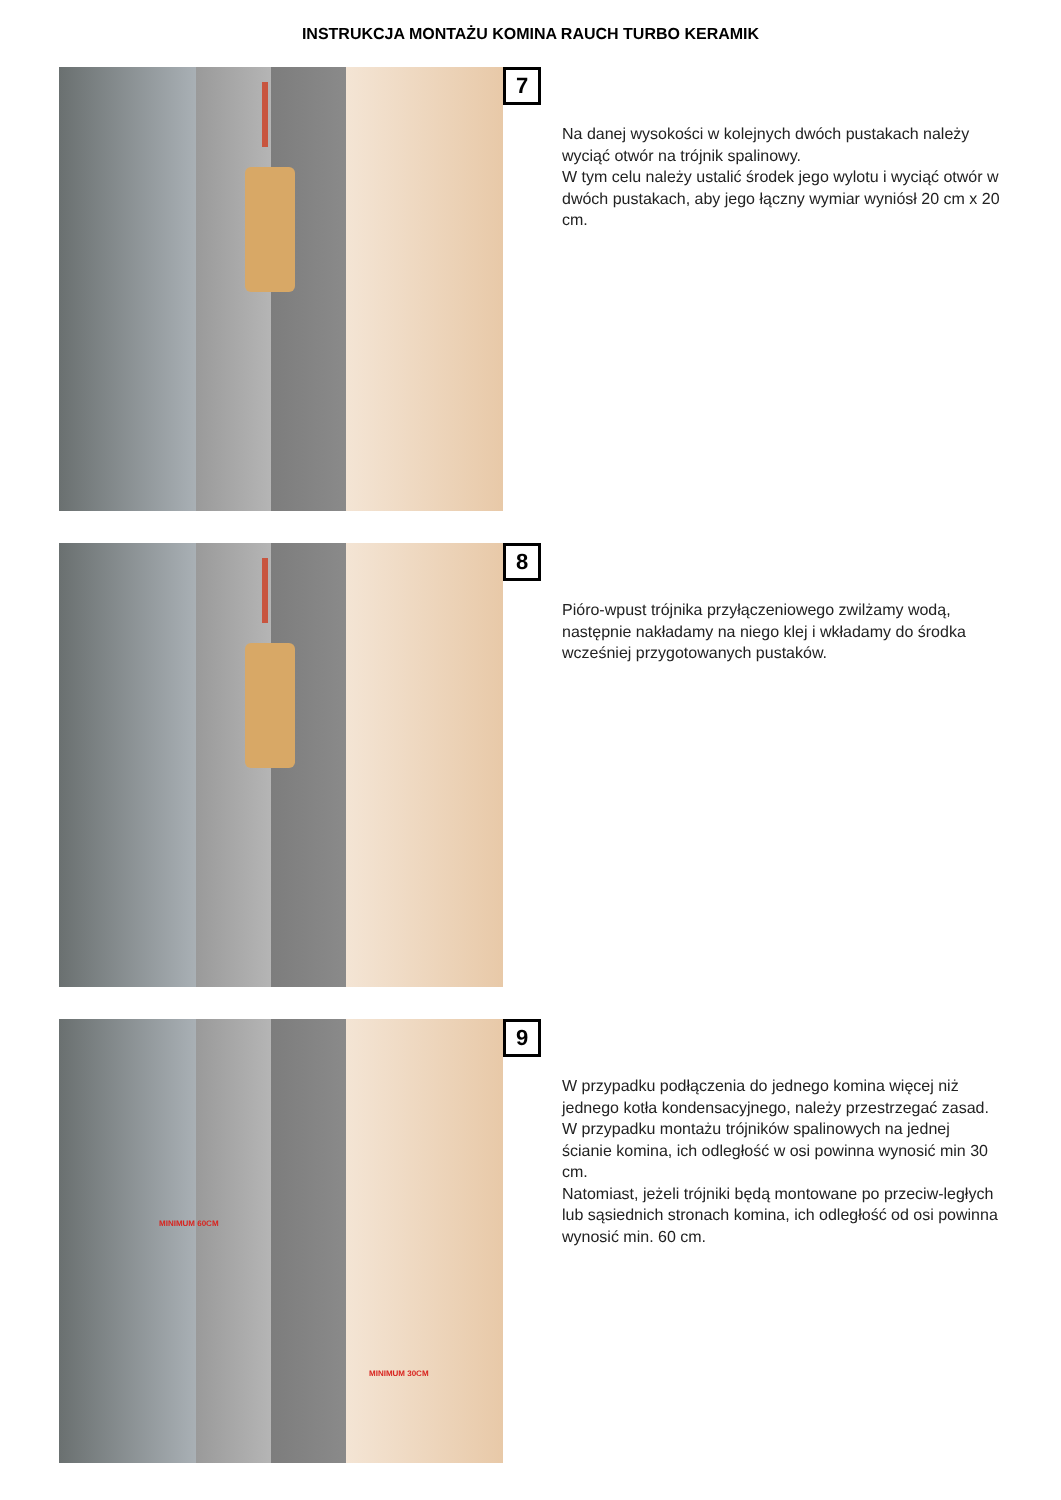INSTRUKCJA MONTAŻU KOMINA RAUCH TURBO KERAMIK
7
Na danej wysokości w kolejnych dwóch pustakach należy wyciąć otwór na trójnik spalinowy.
W tym celu należy ustalić środek jego wylotu i wyciąć otwór w dwóch pustakach, aby jego łączny wymiar wyniósł 20 cm x 20 cm.
8
Pióro-wpust trójnika przyłączeniowego zwilżamy wodą, następnie nakładamy na niego klej i wkładamy do środka wcześniej przygotowanych pustaków.
MINIMUM 60CM
MINIMUM 30CM
9
W przypadku podłączenia do jednego komina więcej niż jednego kotła kondensacyjnego, należy przestrzegać zasad. W przypadku montażu trójników spalinowych na jednej ścianie komina, ich odległość w osi powinna wynosić min 30 cm.
Natomiast, jeżeli trójniki będą montowane po przeciw-ległych lub sąsiednich stronach komina, ich odległość od osi powinna wynosić min. 60 cm.